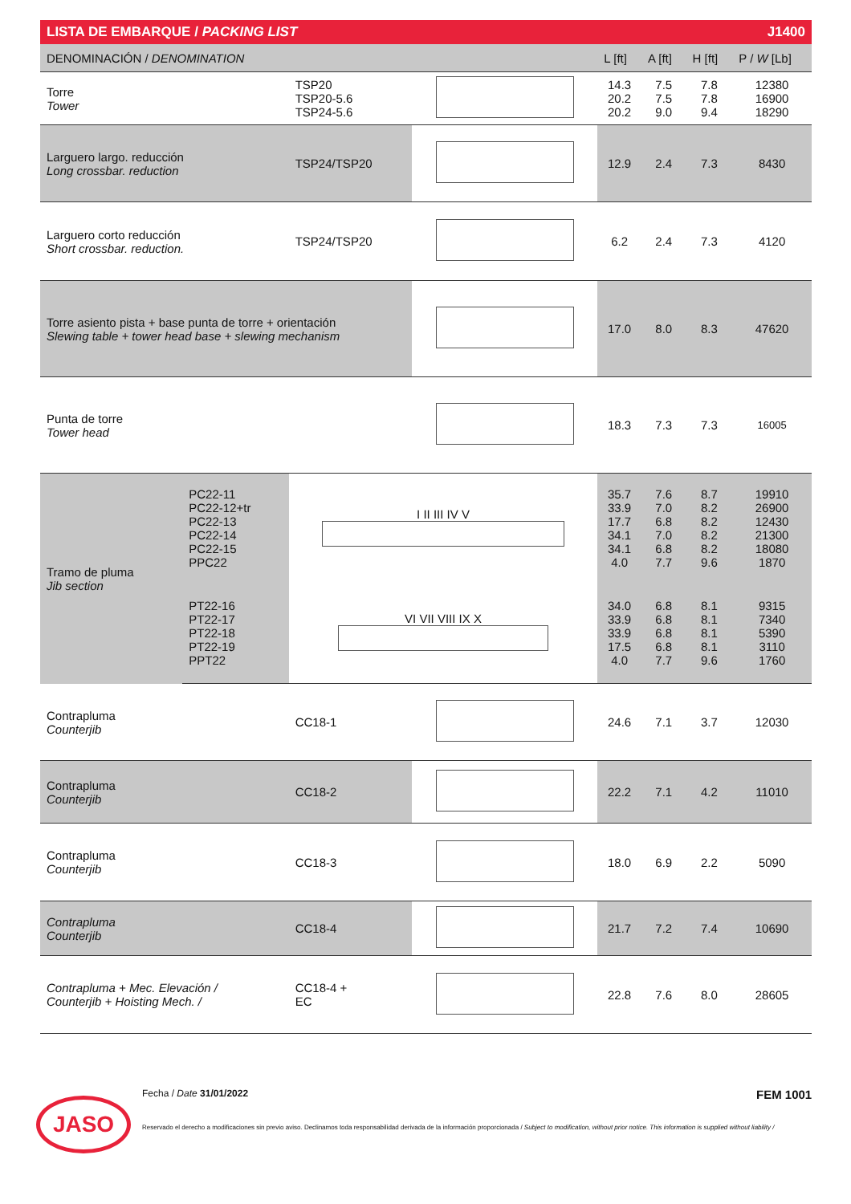| LISTA DE EMBARQUE / PACKING LIST | | | | J1400 | | | |
| DENOMINACIÓN / DENOMINATION | | | | L [ft] | A [ft] | H [ft] | P / W [Lb] |
| Torre Tower | | TSP20 TSP20-5.6 TSP24-5.6 | | 14.3 20.2 20.2 | 7.5 7.5 9.0 | 7.8 7.8 9.4 | 12380 16900 18290 |
| Larguero largo. reducción Long crossbar. reduction | | TSP24/TSP20 | | 12.9 | 2.4 | 7.3 | 8430 |
| Larguero corto reducción Short crossbar. reduction. | | TSP24/TSP20 | | 6.2 | 2.4 | 7.3 | 4120 |
| Torre asiento pista + base punta de torre + orientación Slewing table + tower head base + slewing mechanism | | | | 17.0 | 8.0 | 8.3 | 47620 |
| Punta de torre Tower head | | | | 18.3 | 7.3 | 7.3 | 16005 |
| Tramo de pluma Jib section | PC22-11 PC22-12+tr PC22-13 PC22-14 PC22-15 PPC22 | I II III IV V | | 35.7 33.9 17.7 34.1 34.1 4.0 | 7.6 7.0 6.8 7.0 6.8 7.7 | 8.7 8.2 8.2 8.2 8.2 9.6 | 19910 26900 12430 21300 18080 1870 |
| | PT22-16 PT22-17 PT22-18 PT22-19 PPT22 | VI VII VIII IX X | | 34.0 33.9 33.9 17.5 4.0 | 6.8 6.8 6.8 6.8 7.7 | 8.1 8.1 8.1 8.1 9.6 | 9315 7340 5390 3110 1760 |
| Contrapluma Counterjib | | CC18-1 | | 24.6 | 7.1 | 3.7 | 12030 |
| Contrapluma Counterjib | | CC18-2 | | 22.2 | 7.1 | 4.2 | 11010 |
| Contrapluma Counterjib | | CC18-3 | | 18.0 | 6.9 | 2.2 | 5090 |
| Contrapluma Counterjib | | CC18-4 | | 21.7 | 7.2 | 7.4 | 10690 |
| Contrapluma + Mec. Elevación / Counterjib + Hoisting Mech. / | | CC18-4 + EC | | 22.8 | 7.6 | 8.0 | 28605 |
JASO
Fecha / Date 31/01/2022 FEM 1001
Reservado el derecho a modificaciones sin previo aviso. Declinamos toda responsabilidad derivada de la información proporcionada / Subject to modification, without prior notice. This information is supplied without liability /